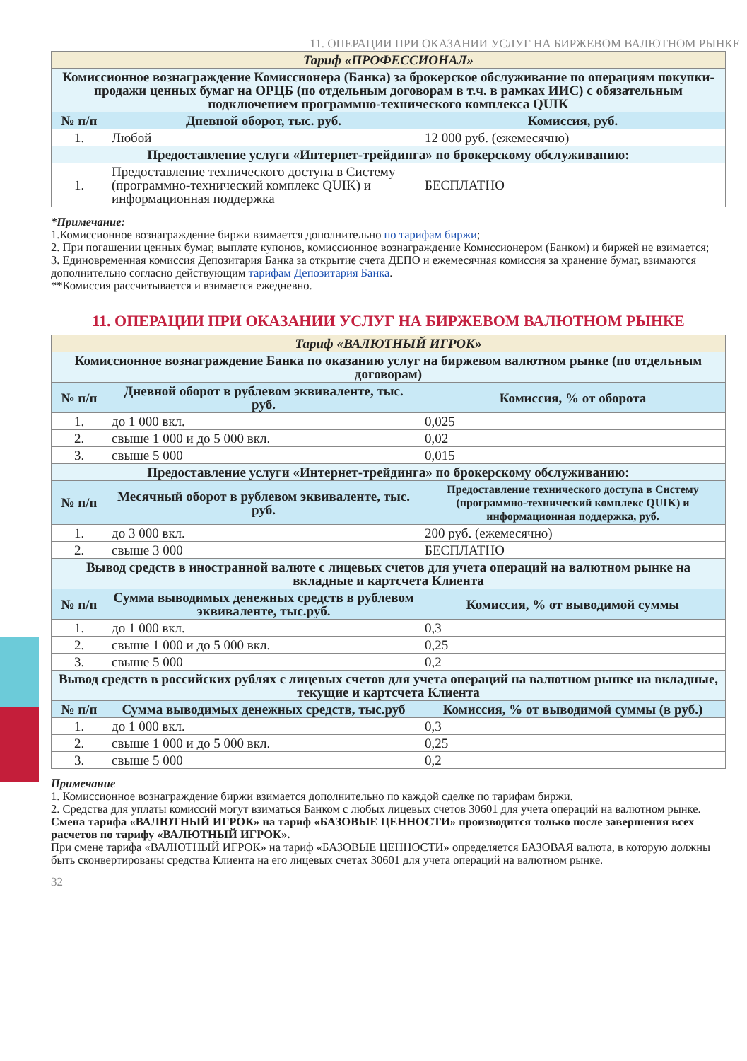11. ОПЕРАЦИИ ПРИ ОКАЗАНИИ УСЛУГ НА БИРЖЕВОМ ВАЛЮТНОМ РЫНКЕ
| Тариф «ПРОФЕССИОНАЛ» | | |
| Комиссионное вознаграждение Комиссионера (Банка) за брокерское обслуживание по операциям покупки-продажи ценных бумаг на ОРЦБ (по отдельным договорам в т.ч. в рамках ИИС) с обязательным подключением программно-технического комплекса QUIK | | |
| № п/п | Дневной оборот, тыс. руб. | Комиссия, руб. |
| 1. | Любой | 12 000 руб. (ежемесячно) |
| Предоставление услуги «Интернет-трейдинга» по брокерскому обслуживанию: | | |
| 1. | Предоставление технического доступа в Систему (программно-технический комплекс QUIK) и информационная поддержка | БЕСПЛАТНО |
*Примечание:
1.Комиссионное вознаграждение биржи взимается дополнительно по тарифам биржи;
2. При погашении ценных бумаг, выплате купонов, комиссионное вознаграждение Комиссионером (Банком) и биржей не взимается;
3. Единовременная комиссия Депозитария Банка за открытие счета ДЕПО и ежемесячная комиссия за хранение бумаг, взимаются дополнительно согласно действующим тарифам Депозитария Банка.
**Комиссия рассчитывается и взимается ежедневно.
11. ОПЕРАЦИИ ПРИ ОКАЗАНИИ УСЛУГ НА БИРЖЕВОМ ВАЛЮТНОМ РЫНКЕ
| Тариф «ВАЛЮТНЫЙ ИГРОК» | | |
| Комиссионное вознаграждение Банка по оказанию услуг на биржевом валютном рынке (по отдельным договорам) | | |
| № п/п | Дневной оборот в рублевом эквиваленте, тыс. руб. | Комиссия, % от оборота |
| 1. | до 1 000 вкл. | 0,025 |
| 2. | свыше 1 000 и до 5 000 вкл. | 0,02 |
| 3. | свыше 5 000 | 0,015 |
| Предоставление услуги «Интернет-трейдинга» по брокерскому обслуживанию: | | |
| № п/п | Месячный оборот в рублевом эквиваленте, тыс. руб. | Предоставление технического доступа в Систему (программно-технический комплекс QUIK) и информационная поддержка, руб. |
| 1. | до 3 000 вкл. | 200 руб. (ежемесячно) |
| 2. | свыше 3 000 | БЕСПЛАТНО |
| Вывод средств в иностранной валюте с лицевых счетов для учета операций на валютном рынке на вкладные и картсчета Клиента | | |
| № п/п | Сумма выводимых денежных средств в рублевом эквиваленте, тыс.руб. | Комиссия, % от выводимой суммы |
| 1. | до 1 000 вкл. | 0,3 |
| 2. | свыше 1 000 и до 5 000 вкл. | 0,25 |
| 3. | свыше 5 000 | 0,2 |
| Вывод средств в российских рублях с лицевых счетов для учета операций на валютном рынке на вкладные, текущие и картсчета Клиента | | |
| № п/п | Сумма выводимых денежных средств, тыс.руб | Комиссия, % от выводимой суммы (в руб.) |
| 1. | до 1 000 вкл. | 0,3 |
| 2. | свыше 1 000 и до 5 000 вкл. | 0,25 |
| 3. | свыше 5 000 | 0,2 |
Примечание
1. Комиссионное вознаграждение биржи взимается дополнительно по каждой сделке по тарифам биржи.
2. Средства для уплаты комиссий могут взиматься Банком с любых лицевых счетов 30601 для учета операций на валютном рынке.
Смена тарифа «ВАЛЮТНЫЙ ИГРОК» на тариф «БАЗОВЫЕ ЦЕННОСТИ» производится только после завершения всех расчетов по тарифу «ВАЛЮТНЫЙ ИГРОК».
При смене тарифа «ВАЛЮТНЫЙ ИГРОК» на тариф «БАЗОВЫЕ ЦЕННОСТИ» определяется БАЗОВАЯ валюта, в которую должны быть сконвертированы средства Клиента на его лицевых счетах 30601 для учета операций на валютном рынке.
32